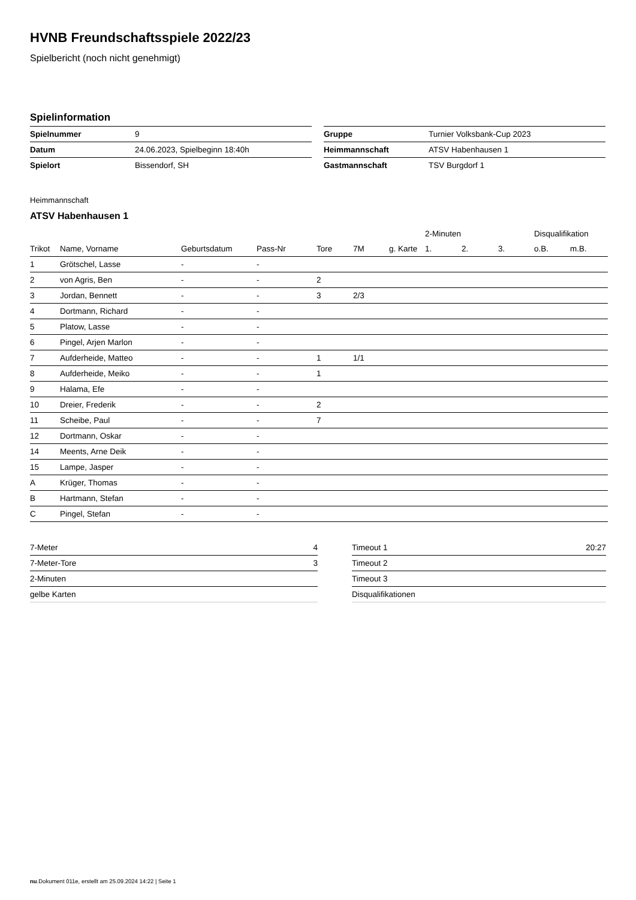HVNB Freundschaftsspiele 2022/23
Spielbericht (noch nicht genehmigt)
Spielinformation
| Spielnummer | 9 |
| Datum | 24.06.2023, Spielbeginn 18:40h |
| Spielort | Bissendorf, SH |
| Gruppe | Turnier Volksbank-Cup 2023 |
| Heimmannschaft | ATSV Habenhausen 1 |
| Gastmannschaft | TSV Burgdorf 1 |
Heimmannschaft
ATSV Habenhausen 1
| | | | | | | | 2-Minuten | | | Disqualifikation | |
| --- | --- | --- | --- | --- | --- | --- | --- | --- | --- | --- | --- |
| Trikot | Name, Vorname | Geburtsdatum | Pass-Nr | Tore | 7M | g. Karte | 1. | 2. | 3. | o.B. | m.B. |
| 1 | Grötschel, Lasse | - | - | | | | | | | | |
| 2 | von Agris, Ben | - | - | 2 | | | | | | | |
| 3 | Jordan, Bennett | - | - | 3 | 2/3 | | | | | | |
| 4 | Dortmann, Richard | - | - | | | | | | | | |
| 5 | Platow, Lasse | - | - | | | | | | | | |
| 6 | Pingel, Arjen Marlon | - | - | | | | | | | | |
| 7 | Aufderheide, Matteo | - | - | 1 | 1/1 | | | | | | |
| 8 | Aufderheide, Meiko | - | - | 1 | | | | | | | |
| 9 | Halama, Efe | - | - | | | | | | | | |
| 10 | Dreier, Frederik | - | - | 2 | | | | | | | |
| 11 | Scheibe, Paul | - | - | 7 | | | | | | | |
| 12 | Dortmann, Oskar | - | - | | | | | | | | |
| 14 | Meents, Arne Deik | - | - | | | | | | | | |
| 15 | Lampe, Jasper | - | - | | | | | | | | |
| A | Krüger, Thomas | - | - | | | | | | | | |
| B | Hartmann, Stefan | - | - | | | | | | | | |
| C | Pingel, Stefan | - | - | | | | | | | | |
| 7-Meter | 4 |
| 7-Meter-Tore | 3 |
| 2-Minuten | |
| gelbe Karten | |
| Timeout 1 | 20:27 |
| Timeout 2 | |
| Timeout 3 | |
| Disqualifikationen | |
nu.Dokument 011e, erstellt am 25.09.2024 14:22 | Seite 1